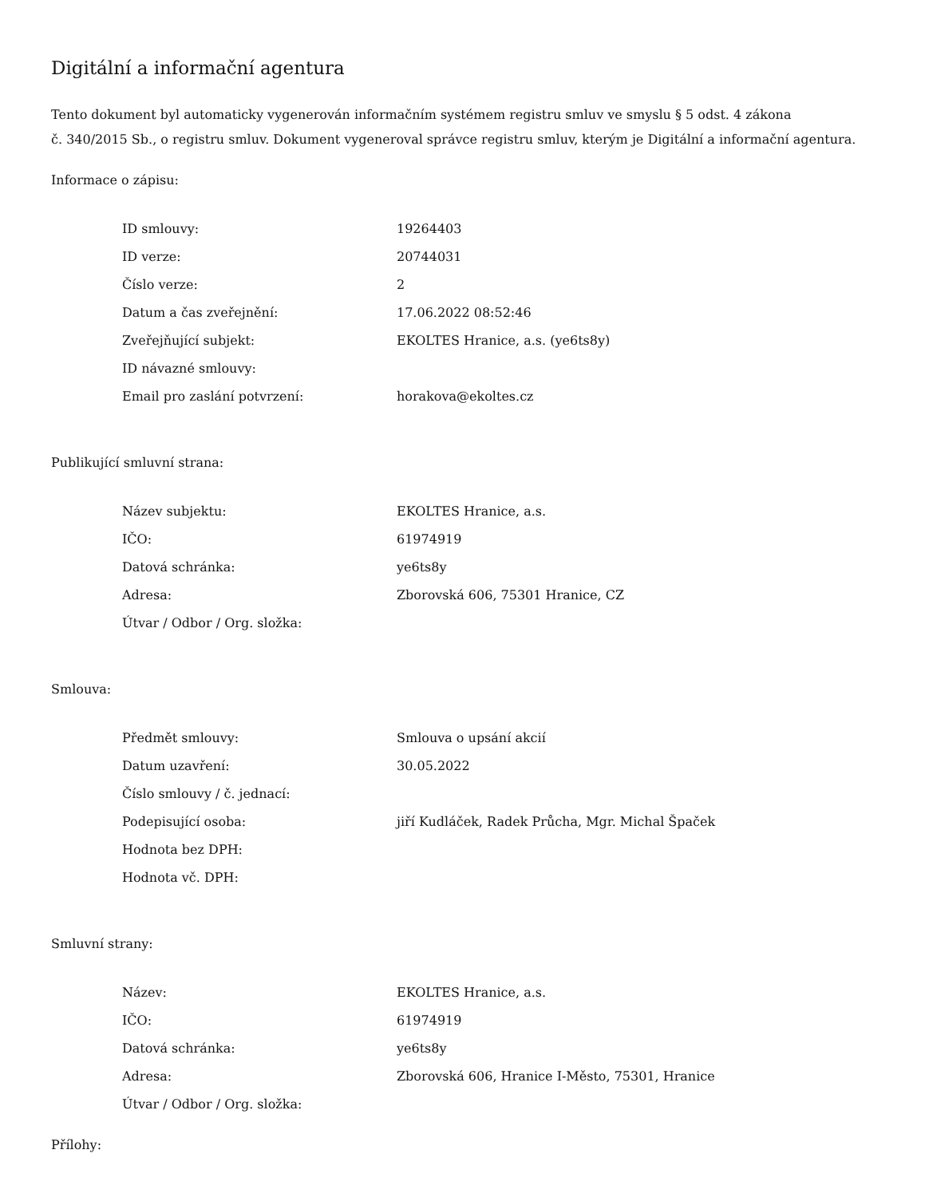Digitální a informační agentura
Tento dokument byl automaticky vygenerován informačním systémem registru smluv ve smyslu § 5 odst. 4 zákona
č. 340/2015 Sb., o registru smluv. Dokument vygeneroval správce registru smluv, kterým je Digitální a informační agentura.
Informace o zápisu:
| ID smlouvy: | 19264403 |
| ID verze: | 20744031 |
| Číslo verze: | 2 |
| Datum a čas zveřejnění: | 17.06.2022 08:52:46 |
| Zveřejňující subjekt: | EKOLTES Hranice, a.s. (ye6ts8y) |
| ID návazné smlouvy: | |
| Email pro zaslání potvrzení: | horakova@ekoltes.cz |
Publikující smluvní strana:
| Název subjektu: | EKOLTES Hranice, a.s. |
| IČO: | 61974919 |
| Datová schránka: | ye6ts8y |
| Adresa: | Zborovská 606, 75301 Hranice, CZ |
| Útvar / Odbor / Org. složka: | |
Smlouva:
| Předmět smlouvy: | Smlouva o upsání akcií |
| Datum uzavření: | 30.05.2022 |
| Číslo smlouvy / č. jednací: | |
| Podepisující osoba: | jiří Kudláček, Radek Průcha, Mgr. Michal Špaček |
| Hodnota bez DPH: | |
| Hodnota vč. DPH: | |
Smluvní strany:
| Název: | EKOLTES Hranice, a.s. |
| IČO: | 61974919 |
| Datová schránka: | ye6ts8y |
| Adresa: | Zborovská 606, Hranice I-Město, 75301, Hranice |
| Útvar / Odbor / Org. složka: | |
Přílohy: